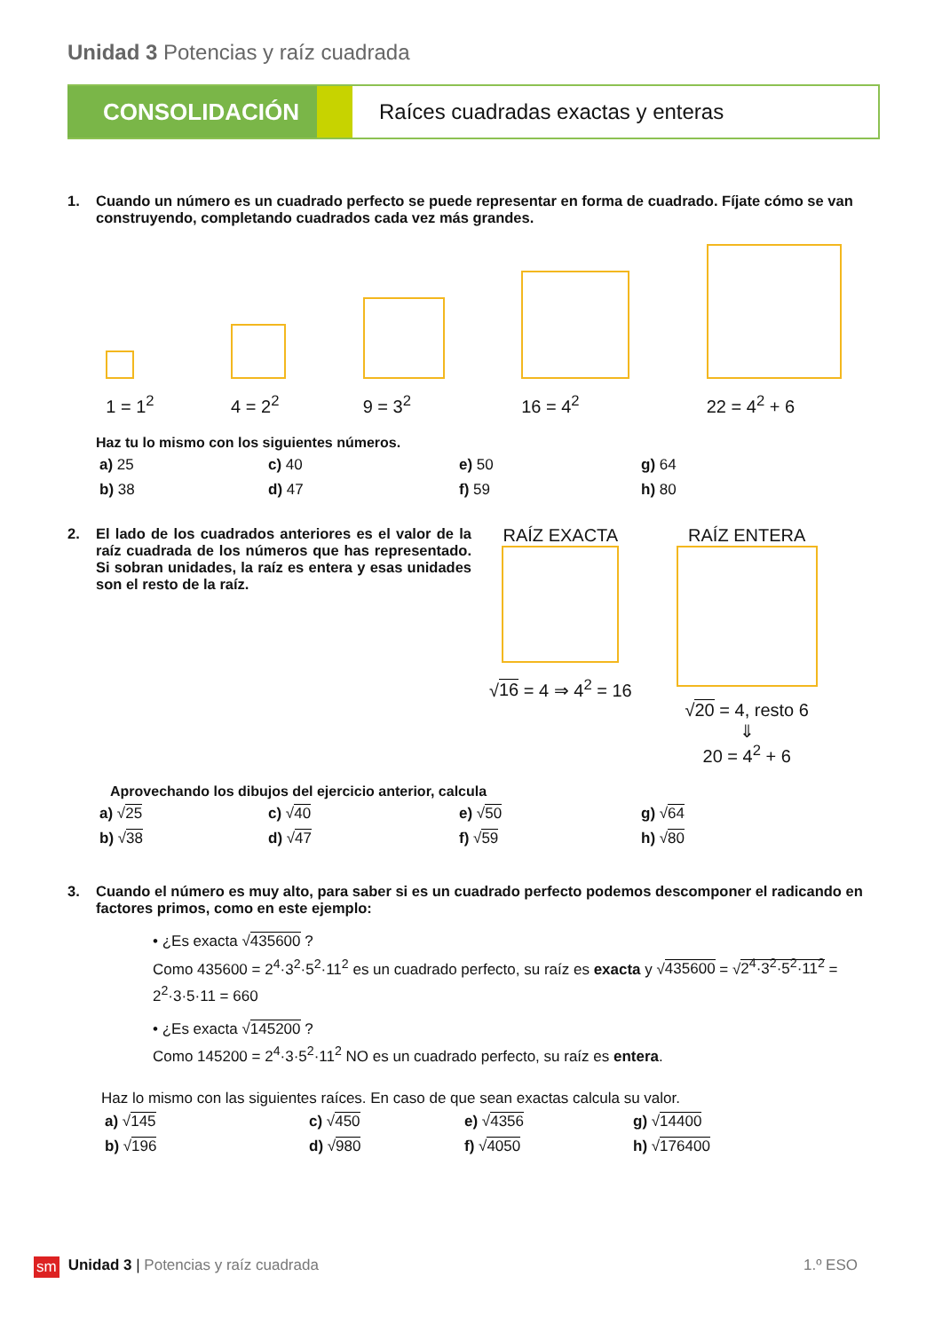Unidad 3 Potencias y raíz cuadrada
CONSOLIDACIÓN
Raíces cuadradas exactas y enteras
1. Cuando un número es un cuadrado perfecto se puede representar en forma de cuadrado. Fíjate cómo se van construyendo, completando cuadrados cada vez más grandes.
1 = 1<sup>2</sup>
4 = 2<sup>2</sup>
9 = 3<sup>2</sup>
16 = 4<sup>2</sup>
22 = 4<sup>2</sup> + 6
Haz tu lo mismo con los siguientes números.
a) 25 c) 40 e) 50 g) 64 b) 38 d) 47 f) 59 h) 80
2. El lado de los cuadrados anteriores es el valor de la raíz cuadrada de los números que has representado. Si sobran unidades, la raíz es entera y esas unidades son el resto de la raíz.
RAÍZ EXACTA
√16 = 4 ⇒ 4<sup>2</sup> = 16
RAÍZ ENTERA
√20 = 4, resto 6
⇓
20 = 4<sup>2</sup> + 6
Aprovechando los dibujos del ejercicio anterior, calcula
a) √25 c) √40 e) √50 g) √64 b) √38 d) √47 f) √59 h) √80
3. Cuando el número es muy alto, para saber si es un cuadrado perfecto podemos descomponer el radicando en factores primos, como en este ejemplo:
• ¿Es exacta √435600 ?
Como 435600 = 2<sup>4</sup>·3<sup>2</sup>·5<sup>2</sup>·11<sup>2</sup> es un cuadrado perfecto, su raíz es exacta y √435600 = √2<sup>4</sup>·3<sup>2</sup>·5<sup>2</sup>·11<sup>2</sup> = 2<sup>2</sup>·3·5·11 = 660
• ¿Es exacta √145200 ?
Como 145200 = 2<sup>4</sup>·3·5<sup>2</sup>·11<sup>2</sup> NO es un cuadrado perfecto, su raíz es entera.
Haz lo mismo con las siguientes raíces. En caso de que sean exactas calcula su valor.
a) √145 c) √450 e) √4356 g) √14400 b) √196 d) √980 f) √4050 h) √176400
sm Unidad 3 | Potencias y raíz cuadrada 1.º ESO